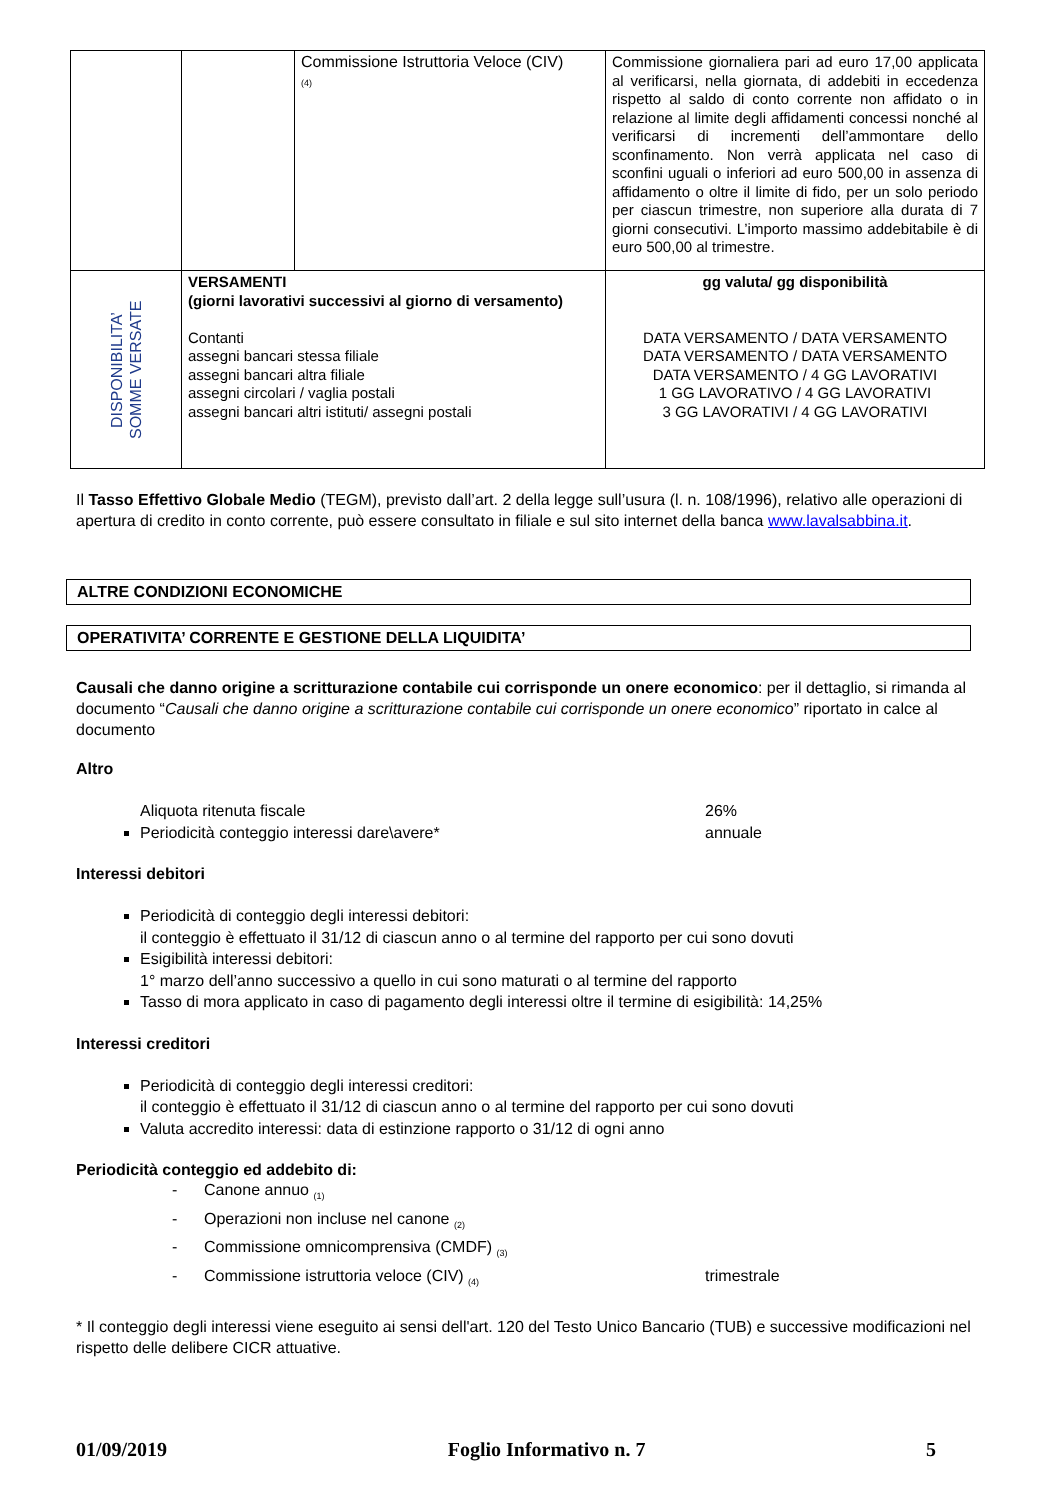| | | Commissione Istruttoria Veloce (CIV) (4) | Commissione giornaliera pari ad euro 17,00 applicata al verificarsi, nella giornata, di addebiti in eccedenza rispetto al saldo di conto corrente non affidato o in relazione al limite degli affidamenti concessi nonché al verificarsi di incrementi dell’ammontare dello sconfinamento. Non verrà applicata nel caso di sconfini uguali o inferiori ad euro 500,00 in assenza di affidamento o oltre il limite di fido, per un solo periodo per ciascun trimestre, non superiore alla durata di 7 giorni consecutivi. L’importo massimo addebitabile è di euro 500,00 al trimestre. |
| DISPONIBILITA’ SOMME VERSATE | VERSAMENTI (giorni lavorativi successivi al giorno di versamento) Contanti assegni bancari stessa filiale assegni bancari altra filiale assegni circolari / vaglia postali assegni bancari altri istituti/ assegni postali | | gg valuta/ gg disponibilità DATA VERSAMENTO / DATA VERSAMENTO DATA VERSAMENTO / DATA VERSAMENTO DATA VERSAMENTO / 4 GG LAVORATIVI 1 GG LAVORATIVO / 4 GG LAVORATIVI 3 GG LAVORATIVI / 4 GG LAVORATIVI |
Il Tasso Effettivo Globale Medio (TEGM), previsto dall’art. 2 della legge sull’usura (l. n. 108/1996), relativo alle operazioni di apertura di credito in conto corrente, può essere consultato in filiale e sul sito internet della banca www.lavalsabbina.it.
ALTRE CONDIZIONI ECONOMICHE
OPERATIVITA’ CORRENTE E GESTIONE DELLA LIQUIDITA’
Causali che danno origine a scritturazione contabile cui corrisponde un onere economico: per il dettaglio, si rimanda al documento “Causali che danno origine a scritturazione contabile cui corrisponde un onere economico” riportato in calce al documento
Altro
Aliquota ritenuta fiscale 26%
Periodicità conteggio interessi dare\avere* annuale
Interessi debitori
Periodicità di conteggio degli interessi debitori:
il conteggio è effettuato il 31/12 di ciascun anno o al termine del rapporto per cui sono dovuti
Esigibilità interessi debitori:
1° marzo dell’anno successivo a quello in cui sono maturati o al termine del rapporto
Tasso di mora applicato in caso di pagamento degli interessi oltre il termine di esigibilità: 14,25%
Interessi creditori
Periodicità di conteggio degli interessi creditori:
il conteggio è effettuato il 31/12 di ciascun anno o al termine del rapporto per cui sono dovuti
Valuta accredito interessi: data di estinzione rapporto o 31/12 di ogni anno
Periodicità conteggio ed addebito di:
- Canone annuo <sub>(1)</sub>
- Operazioni non incluse nel canone <sub>(2)</sub>
- Commissione omnicomprensiva (CMDF) <sub>(3)</sub>
- Commissione istruttoria veloce (CIV) <sub>(4)</sub> trimestrale
* Il conteggio degli interessi viene eseguito ai sensi dell'art. 120 del Testo Unico Bancario (TUB) e successive modificazioni nel rispetto delle delibere CICR attuative.
01/09/2019 Foglio Informativo n. 7 5